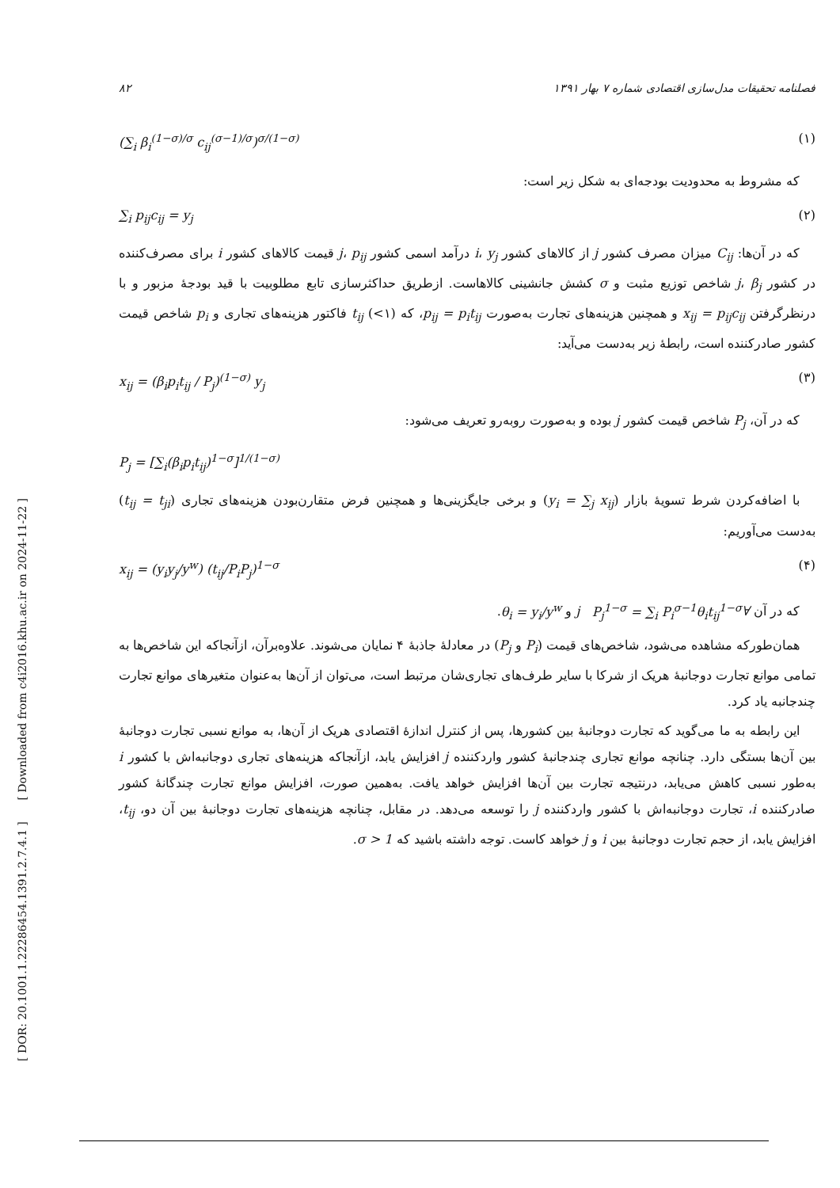[ DOR: 20.1001.1.22286454.1391.2.7.4.1 ] [ Downloaded from c4i2016.khu.ac.ir on 2024-11-22 ]
۸۲ فصلنامه تحقیقات مدل‌سازی اقتصادی شماره ۷ بهار ۱۳۹۱
(∑<sub>i</sub> β<sub>i</sub><sup>(1−σ)/σ</sup> c<sub>ij</sub><sup>(σ−1)/σ</sup>)<sup>σ/(1−σ)</sup> (۱)
که مشروط به محدودیت بودجه‌ای به شکل زیر است:
∑<sub>i</sub> p<sub>ij</sub>c<sub>ij</sub> = y<sub>j</sub> (۲)
که در آن‌ها: C<sub>ij</sub> میزان مصرف کشور j از کالاهای کشور i، y<sub>j</sub> درآمد اسمی کشور j، p<sub>ij</sub> قیمت کالاهای کشور i برای مصرف‌کننده در کشور j، β<sub>j</sub> شاخص توزیع مثبت و σ کشش جانشینی کالاهاست. ازطریق حداکثرسازی تابع مطلوبیت با قید بودجهٔ مزبور و با درنظرگرفتن x<sub>ij</sub> = p<sub>ij</sub>c<sub>ij</sub> و همچنین هزینه‌های تجارت به‌صورت p<sub>ij</sub> = p<sub>i</sub>t<sub>ij</sub>، که t<sub>ij</sub> (<۱) فاکتور هزینه‌های تجاری و p<sub>i</sub> شاخص قیمت کشور صادرکننده است، رابطهٔ زیر به‌دست می‌آید:
x<sub>ij</sub> = (β<sub>i</sub>p<sub>i</sub>t<sub>ij</sub> / P<sub>j</sub>)<sup>(1−σ)</sup> y<sub>j</sub> (۳)
که در آن، P<sub>j</sub> شاخص قیمت کشور j بوده و به‌صورت روبه‌رو تعریف می‌شود:
P<sub>j</sub> = [∑<sub>i</sub>(β<sub>i</sub>p<sub>i</sub>t<sub>ij</sub>)<sup>1−σ</sup>]<sup>1/(1−σ)</sup>
با اضافه‌کردن شرط تسویهٔ بازار (y<sub>i</sub> = ∑<sub>j</sub> x<sub>ij</sub>) و برخی جایگزینی‌ها و همچنین فرض متقارن‌بودن هزینه‌های تجاری (t<sub>ij</sub> = t<sub>ji</sub>) به‌دست می‌آوریم:
x<sub>ij</sub> = (y<sub>i</sub>y<sub>j</sub>/y<sup>w</sup>) (t<sub>ij</sub>/P<sub>i</sub>P<sub>j</sub>)<sup>1−σ</sup> (۴)
که در آن ∀j P<sub>j</sub><sup>1−σ</sup> = ∑<sub>i</sub> P<sub>i</sub><sup>σ−1</sup>θ<sub>i</sub>t<sub>ij</sub><sup>1−σ</sup> و θ<sub>i</sub> = y<sub>i</sub>/y<sup>w</sup>.
همان‌طورکه مشاهده می‌شود، شاخص‌های قیمت (P<sub>i</sub> و P<sub>j</sub>) در معادلهٔ جاذبهٔ ۴ نمایان می‌شوند. علاوه‌برآن، ازآنجاکه این شاخص‌ها به تمامی موانع تجارت دوجانبهٔ هریک از شرکا با سایر طرف‌های تجاری‌شان مرتبط است، می‌توان از آن‌ها به‌عنوان متغیرهای موانع تجارت چندجانبه یاد کرد.
این رابطه به ما می‌گوید که تجارت دوجانبهٔ بین کشورها، پس از کنترل اندازهٔ اقتصادی هریک از آن‌ها، به موانع نسبی تجارت دوجانبهٔ بین آن‌ها بستگی دارد. چنانچه موانع تجاری چندجانبهٔ کشور واردکننده j افزایش یابد، ازآنجاکه هزینه‌های تجاری دوجانبه‌اش با کشور i به‌طور نسبی کاهش می‌یابد، درنتیجه تجارت بین آن‌ها افزایش خواهد یافت. به‌همین صورت، افزایش موانع تجارت چندگانهٔ کشور صادرکننده i، تجارت دوجانبه‌اش با کشور واردکننده j را توسعه می‌دهد. در مقابل، چنانچه هزینه‌های تجارت دوجانبهٔ بین آن دو، t<sub>ij</sub>، افزایش یابد، از حجم تجارت دوجانبهٔ بین i و j خواهد کاست. توجه داشته باشید که σ > 1.